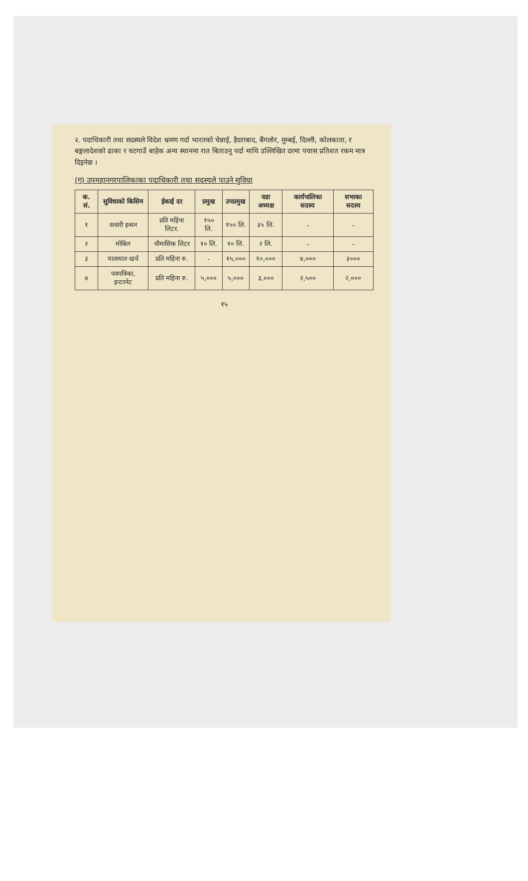२. पदाधिकारी तथा सदस्यले विदेश भ्रमण गर्दा भारतको चेन्नाई, हैदराबाद, बैंगलोर, मुम्बई, दिल्ली, कोलकाता, र बङ्गलादेशको ढाका र चटगाउँ बाहेक अन्य स्थानमा रात बिताउनु पर्दा माथि उल्लिखित दरमा पचास प्रतिशत रकम मात्र दिइनेछ ।
(ग) उपमहानगरपालिकाका पदाधिकारी तथा सदस्यले पाउने सुविधा
| क. सं. | सुविधाको किसिम | ईकाई दर | प्रमुख | उपप्रमुख | वडा अध्यक्ष | कार्यपालिका सदस्य | सभाका सदस्य |
| --- | --- | --- | --- | --- | --- | --- | --- |
| १ | सवारी इन्धन | प्रति महिना लिटर. | १५० लि. | १५० लि. | ३५ लि. | - | - |
| २ | मोबिल | चौमासिक लिटर | १० लि. | १० लि. | २ लि. | - | - |
| ३ | यातायात खर्च | प्रति महिना रु. | - | १५,००० | १०,००० | ४,००० | ३००० |
| ४ | पत्रपत्रिका, इन्टरनेट | प्रति महिना रु. | ५,००० | ५,००० | ३,००० | २,५०० | २,००० |
१५